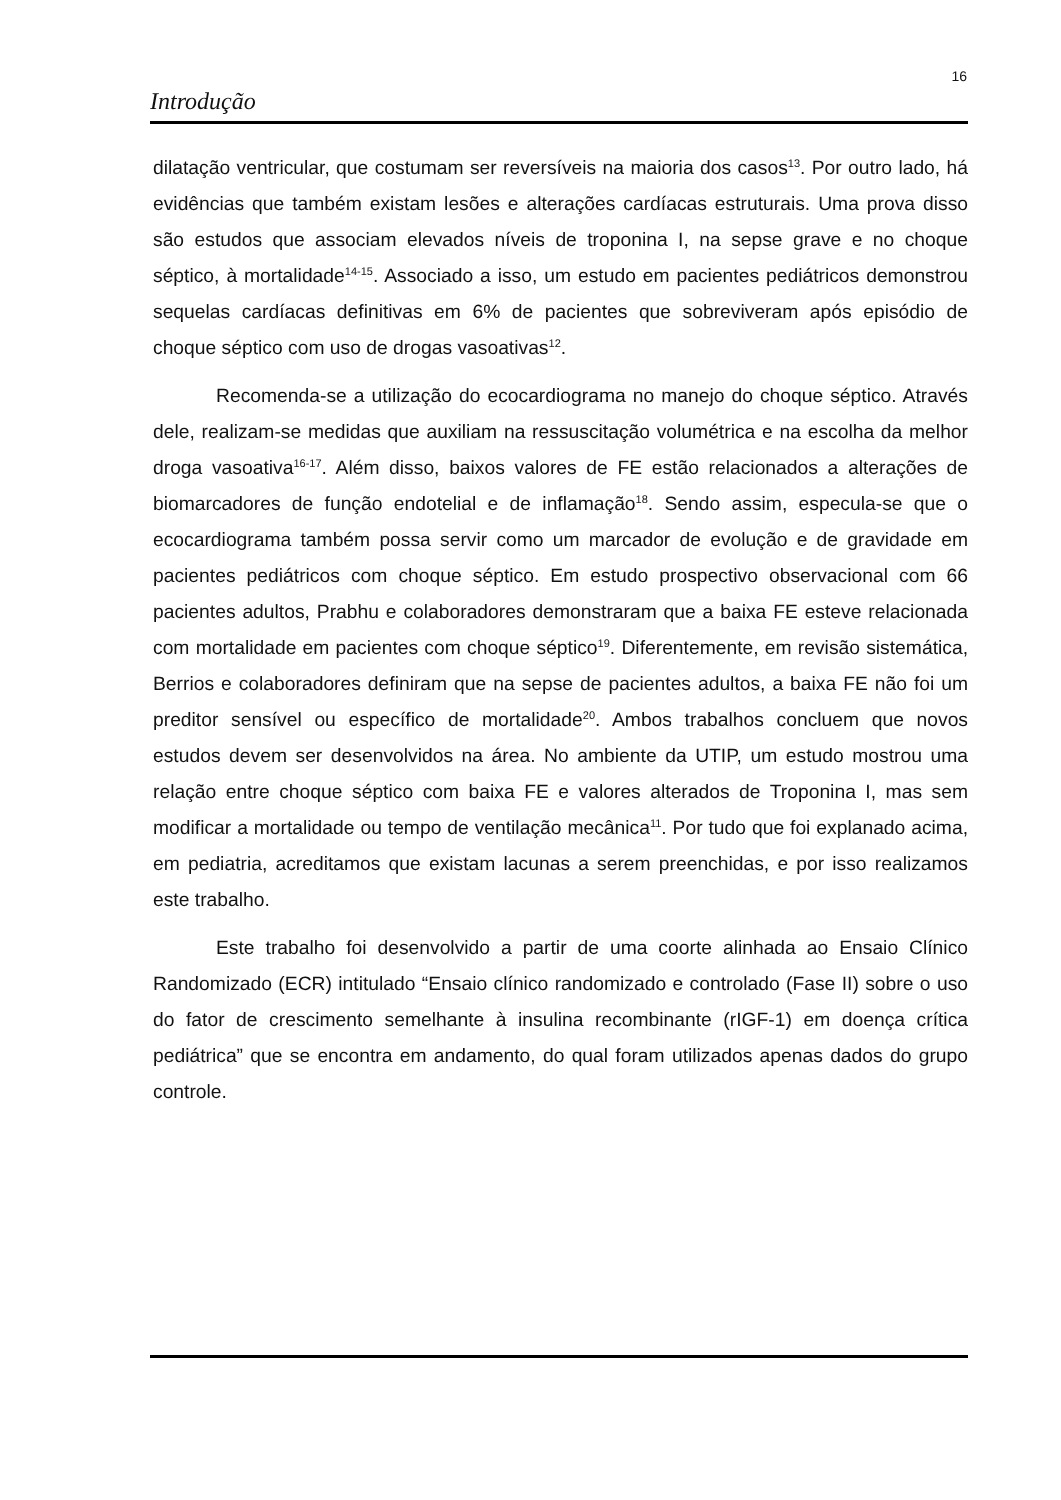16
Introdução
dilatação ventricular, que costumam ser reversíveis na maioria dos casos<sup>13</sup>. Por outro lado, há evidências que também existam lesões e alterações cardíacas estruturais. Uma prova disso são estudos que associam elevados níveis de troponina I, na sepse grave e no choque séptico, à mortalidade<sup>14-15</sup>. Associado a isso, um estudo em pacientes pediátricos demonstrou sequelas cardíacas definitivas em 6% de pacientes que sobreviveram após episódio de choque séptico com uso de drogas vasoativas<sup>12</sup>.
Recomenda-se a utilização do ecocardiograma no manejo do choque séptico. Através dele, realizam-se medidas que auxiliam na ressuscitação volumétrica e na escolha da melhor droga vasoativa<sup>16-17</sup>. Além disso, baixos valores de FE estão relacionados a alterações de biomarcadores de função endotelial e de inflamação<sup>18</sup>. Sendo assim, especula-se que o ecocardiograma também possa servir como um marcador de evolução e de gravidade em pacientes pediátricos com choque séptico. Em estudo prospectivo observacional com 66 pacientes adultos, Prabhu e colaboradores demonstraram que a baixa FE esteve relacionada com mortalidade em pacientes com choque séptico<sup>19</sup>. Diferentemente, em revisão sistemática, Berrios e colaboradores definiram que na sepse de pacientes adultos, a baixa FE não foi um preditor sensível ou específico de mortalidade<sup>20</sup>. Ambos trabalhos concluem que novos estudos devem ser desenvolvidos na área. No ambiente da UTIP, um estudo mostrou uma relação entre choque séptico com baixa FE e valores alterados de Troponina I, mas sem modificar a mortalidade ou tempo de ventilação mecânica<sup>11</sup>. Por tudo que foi explanado acima, em pediatria, acreditamos que existam lacunas a serem preenchidas, e por isso realizamos este trabalho.
Este trabalho foi desenvolvido a partir de uma coorte alinhada ao Ensaio Clínico Randomizado (ECR) intitulado “Ensaio clínico randomizado e controlado (Fase II) sobre o uso do fator de crescimento semelhante à insulina recombinante (rIGF-1) em doença crítica pediátrica” que se encontra em andamento, do qual foram utilizados apenas dados do grupo controle.